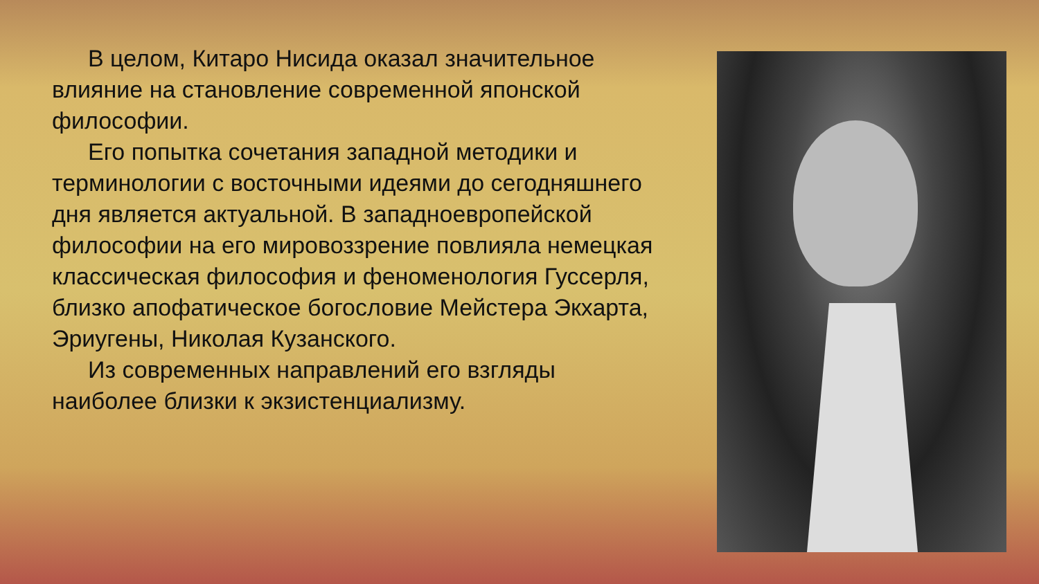В целом, Китаро Нисида оказал значительное влияние на становление современной японской философии.
Его попытка сочетания западной методики и терминологии с восточными идеями до сегодняшнего дня является актуальной. В западноевропейской философии на его мировоззрение повлияла немецкая классическая философия и феноменология Гуссерля, близко апофатическое богословие Мейстера Экхарта, Эриугены, Николая Кузанского.
Из современных направлений его взгляды наиболее близки к экзистенциализму.